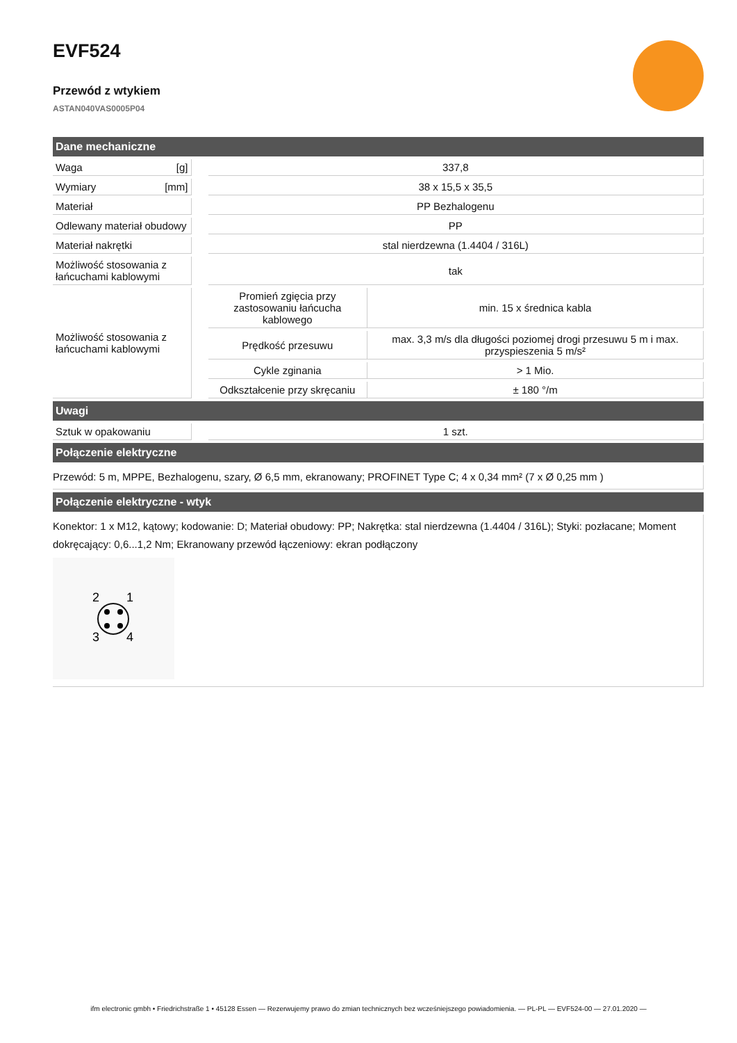EVF524
Przewód z wtykiem
ASTAN040VAS0005P04
| Dane mechaniczne | | | | |
| --- | --- | --- | --- | --- |
| Waga | [g] | | 337,8 | |
| Wymiary | [mm] | | 38 x 15,5 x 35,5 | |
| Materiał | | | PP Bezhalogenu | |
| Odlewany materiał obudowy | | | PP | |
| Materiał nakrętki | | | stal nierdzewna (1.4404 / 316L) | |
| Możliwość stosowania z łańcuchami kablowymi | | | tak | |
| Możliwość stosowania z łańcuchami kablowymi | | | Promień zgięcia przy zastosowaniu łańcucha kablowego | min. 15 x średnica kabla |
| | | | Prędkość przesuwu | max. 3,3 m/s dla długości poziomej drogi przesuwu 5 m i max. przyspieszenia 5 m/s² |
| | | | Cykle zginania | > 1 Mio. |
| | | | Odkształcenie przy skręcaniu | ± 180 °/m |
| Uwagi | | | | |
| Sztuk w opakowaniu | | | 1 szt. | |
| Połączenie elektryczne | | | | |
| Przewód: 5 m, MPPE, Bezhalogenu, szary, Ø 6,5 mm, ekranowany; PROFINET Type C; 4 x 0,34 mm² (7 x Ø 0,25 mm ) | | | | |
| Połączenie elektryczne - wtyk | | | | |
| Konektor: 1 x M12, kątowy; kodowanie: D; Materiał obudowy: PP; Nakrętka: stal nierdzewna (1.4404 / 316L); Styki: pozłacane; Moment dokręcający: 0,6...1,2 Nm; Ekranowany przewód łączeniowy: ekran podłączony 2 1 3 4 | | | | |
ifm electronic gmbh • Friedrichstraße 1 • 45128 Essen — Rezerwujemy prawo do zmian technicznych bez wcześniejszego powiadomienia. — PL-PL — EVF524-00 — 27.01.2020 —